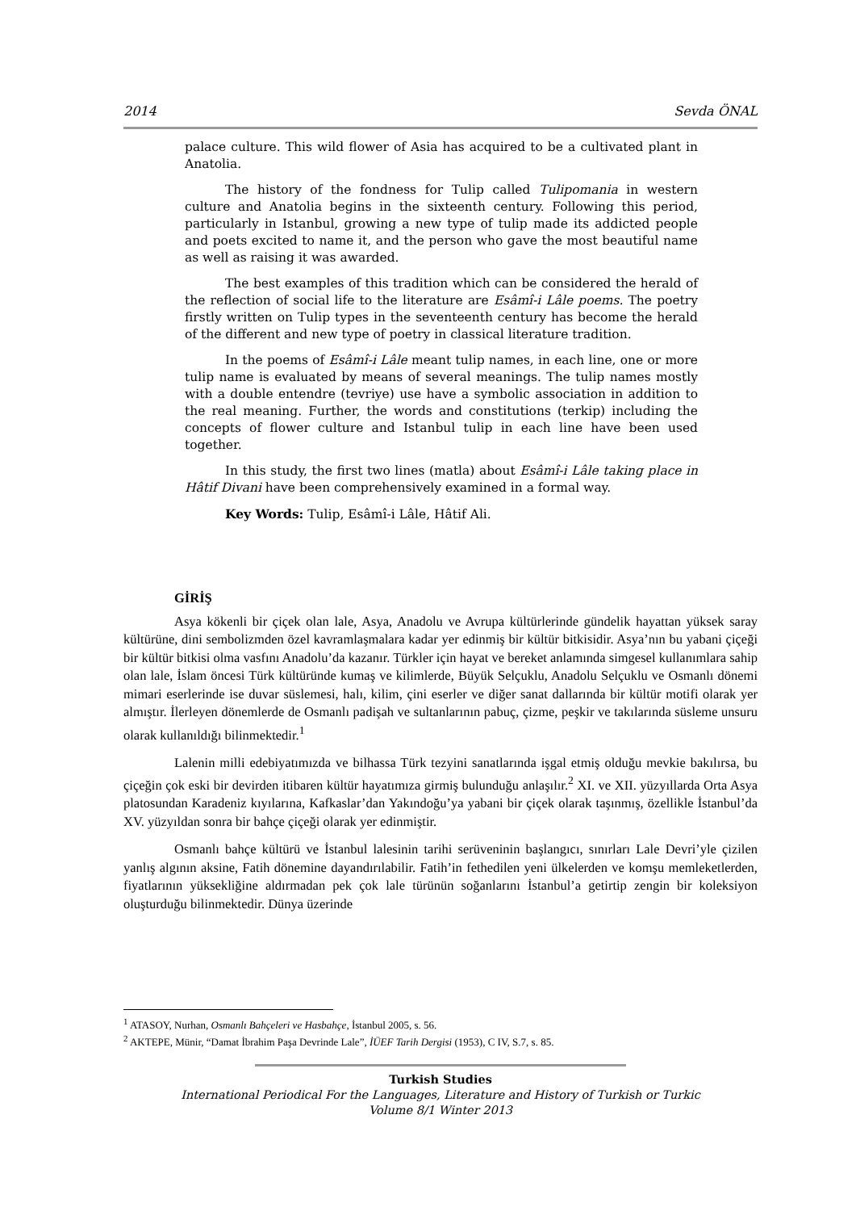2014 Sevda ÖNAL
palace culture. This wild flower of Asia has acquired to be a cultivated plant in Anatolia.
The history of the fondness for Tulip called Tulipomania in western culture and Anatolia begins in the sixteenth century. Following this period, particularly in Istanbul, growing a new type of tulip made its addicted people and poets excited to name it, and the person who gave the most beautiful name as well as raising it was awarded.
The best examples of this tradition which can be considered the herald of the reflection of social life to the literature are Esâmî-i Lâle poems. The poetry firstly written on Tulip types in the seventeenth century has become the herald of the different and new type of poetry in classical literature tradition.
In the poems of Esâmî-i Lâle meant tulip names, in each line, one or more tulip name is evaluated by means of several meanings. The tulip names mostly with a double entendre (tevriye) use have a symbolic association in addition to the real meaning. Further, the words and constitutions (terkip) including the concepts of flower culture and Istanbul tulip in each line have been used together.
In this study, the first two lines (matla) about Esâmî-i Lâle taking place in Hâtif Divani have been comprehensively examined in a formal way.
Key Words: Tulip, Esâmî-i Lâle, Hâtif Ali.
GİRİŞ
Asya kökenli bir çiçek olan lale, Asya, Anadolu ve Avrupa kültürlerinde gündelik hayattan yüksek saray kültürüne, dini sembolizmden özel kavramlaşmalara kadar yer edinmiş bir kültür bitkisidir. Asya’nın bu yabani çiçeği bir kültür bitkisi olma vasfını Anadolu’da kazanır. Türkler için hayat ve bereket anlamında simgesel kullanımlara sahip olan lale, İslam öncesi Türk kültüründe kumaş ve kilimlerde, Büyük Selçuklu, Anadolu Selçuklu ve Osmanlı dönemi mimari eserlerinde ise duvar süslemesi, halı, kilim, çini eserler ve diğer sanat dallarında bir kültür motifi olarak yer almıştır. İlerleyen dönemlerde de Osmanlı padişah ve sultanlarının pabuç, çizme, peşkir ve takılarında süsleme unsuru olarak kullanıldığı bilinmektedir.<sup>1</sup>
Lalenin milli edebiyatımızda ve bilhassa Türk tezyini sanatlarında işgal etmiş olduğu mevkie bakılırsa, bu çiçeğin çok eski bir devirden itibaren kültür hayatımıza girmiş bulunduğu anlaşılır.<sup>2</sup> XI. ve XII. yüzyıllarda Orta Asya platosundan Karadeniz kıyılarına, Kafkaslar’dan Yakındoğu’ya yabani bir çiçek olarak taşınmış, özellikle İstanbul’da XV. yüzyıldan sonra bir bahçe çiçeği olarak yer edinmiştir.
Osmanlı bahçe kültürü ve İstanbul lalesinin tarihi serüveninin başlangıcı, sınırları Lale Devri’yle çizilen yanlış algının aksine, Fatih dönemine dayandırılabilir. Fatih’in fethedilen yeni ülkelerden ve komşu memleketlerden, fiyatlarının yüksekliğine aldırmadan pek çok lale türünün soğanlarını İstanbul’a getirtip zengin bir koleksiyon oluşturduğu bilinmektedir. Dünya üzerinde
<sup>1</sup> ATASOY, Nurhan, Osmanlı Bahçeleri ve Hasbahçe, İstanbul 2005, s. 56.
<sup>2</sup> AKTEPE, Münir, “Damat İbrahim Paşa Devrinde Lale”, İÜEF Tarih Dergisi (1953), C IV, S.7, s. 85.
Turkish Studies
International Periodical For the Languages, Literature and History of Turkish or Turkic
Volume 8/1 Winter 2013